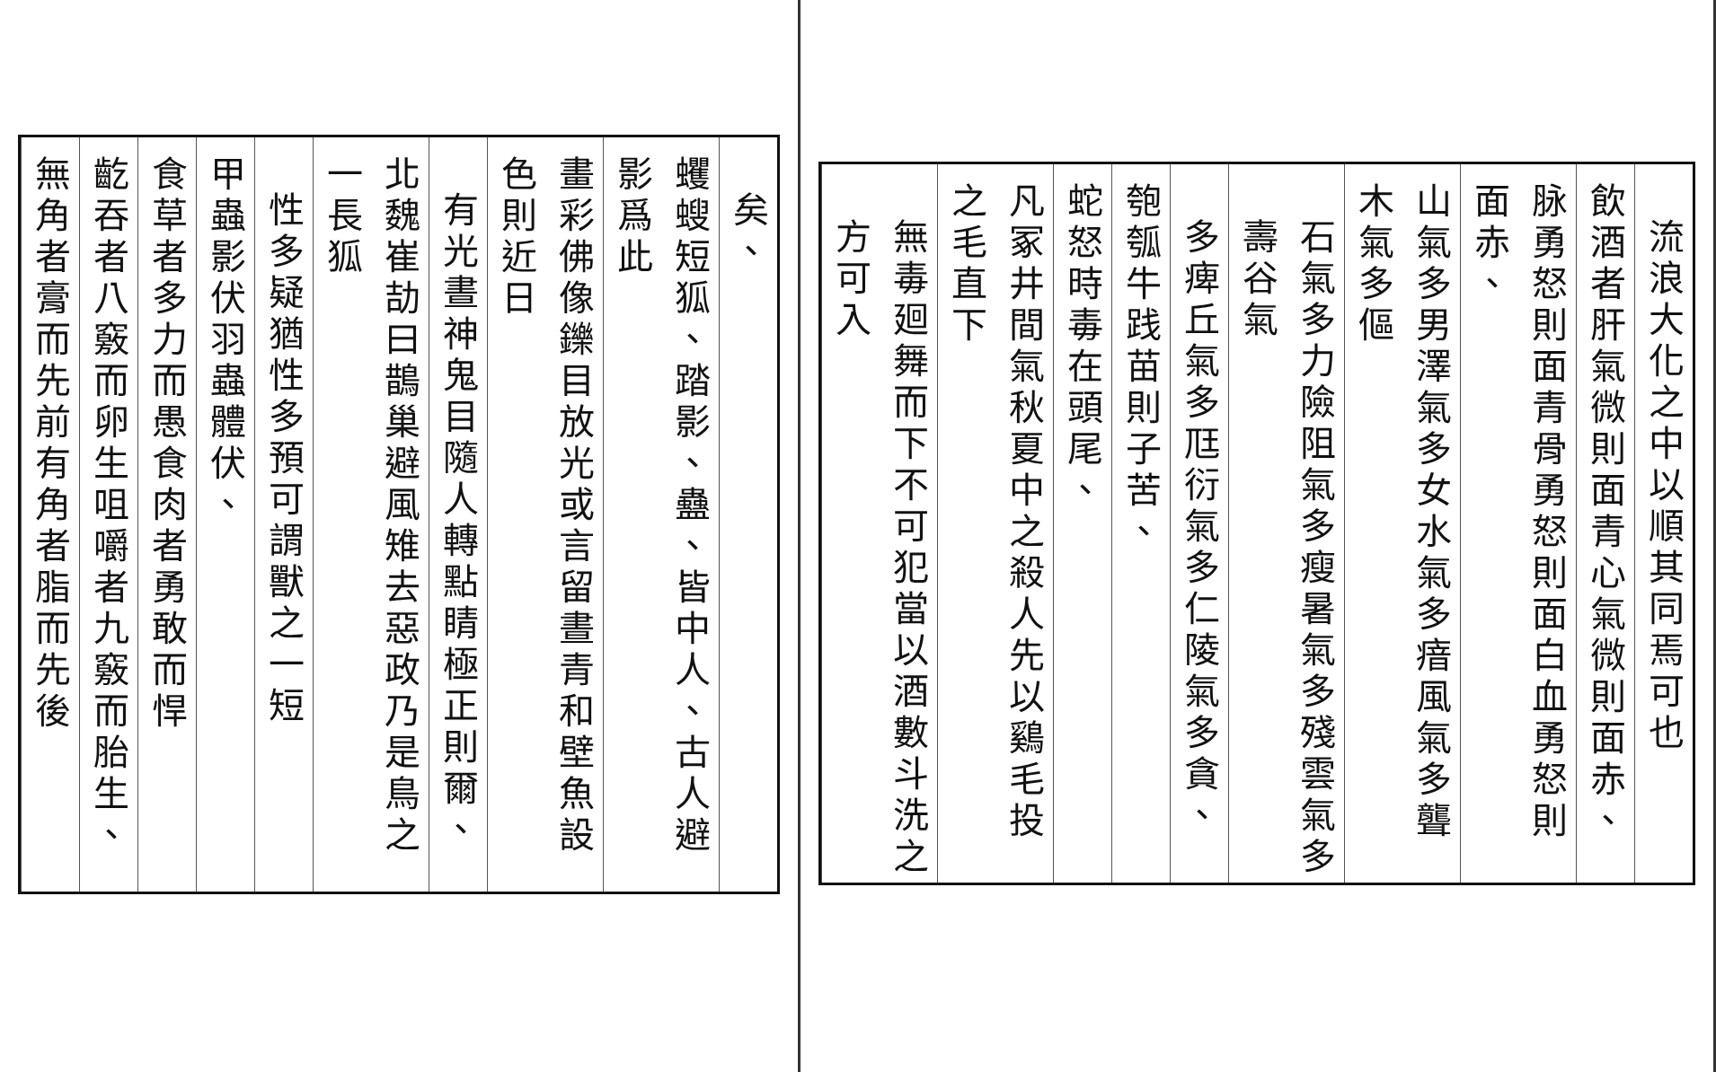矣、
蠼螋短狐、踏影、蠱、皆中人、古人避影爲此
畫彩佛像鑠目放光或言留晝青和壁魚設色則近日
有光晝神鬼目隨人轉點睛極正則爾、
北魏崔劼曰鵲巢避風雉去惡政乃是鳥之一長狐
性多疑猶性多預可謂獸之一短
甲蟲影伏羽蟲體伏、
食草者多力而愚食肉者勇敢而悍
齕吞者八竅而卵生咀嚼者九竅而胎生、
無角者膏而先前有角者脂而先後
流浪大化之中以順其同焉可也
飲酒者肝氣微則面青心氣微則面赤、
脉勇怒則面青骨勇怒則面白血勇怒則面赤、
山氣多男澤氣多女水氣多瘖風氣多聾木氣多傴
石氣多力險阻氣多瘦暑氣多殘雲氣多壽谷氣
多痺丘氣多尫衍氣多仁陵氣多貪、
匏瓠牛践苗則子苦、
蛇怒時毒在頭尾、
凡冢井間氣秋夏中之殺人先以鷄毛投之毛直下
無毒廻舞而下不可犯當以酒數斗洗之方可入